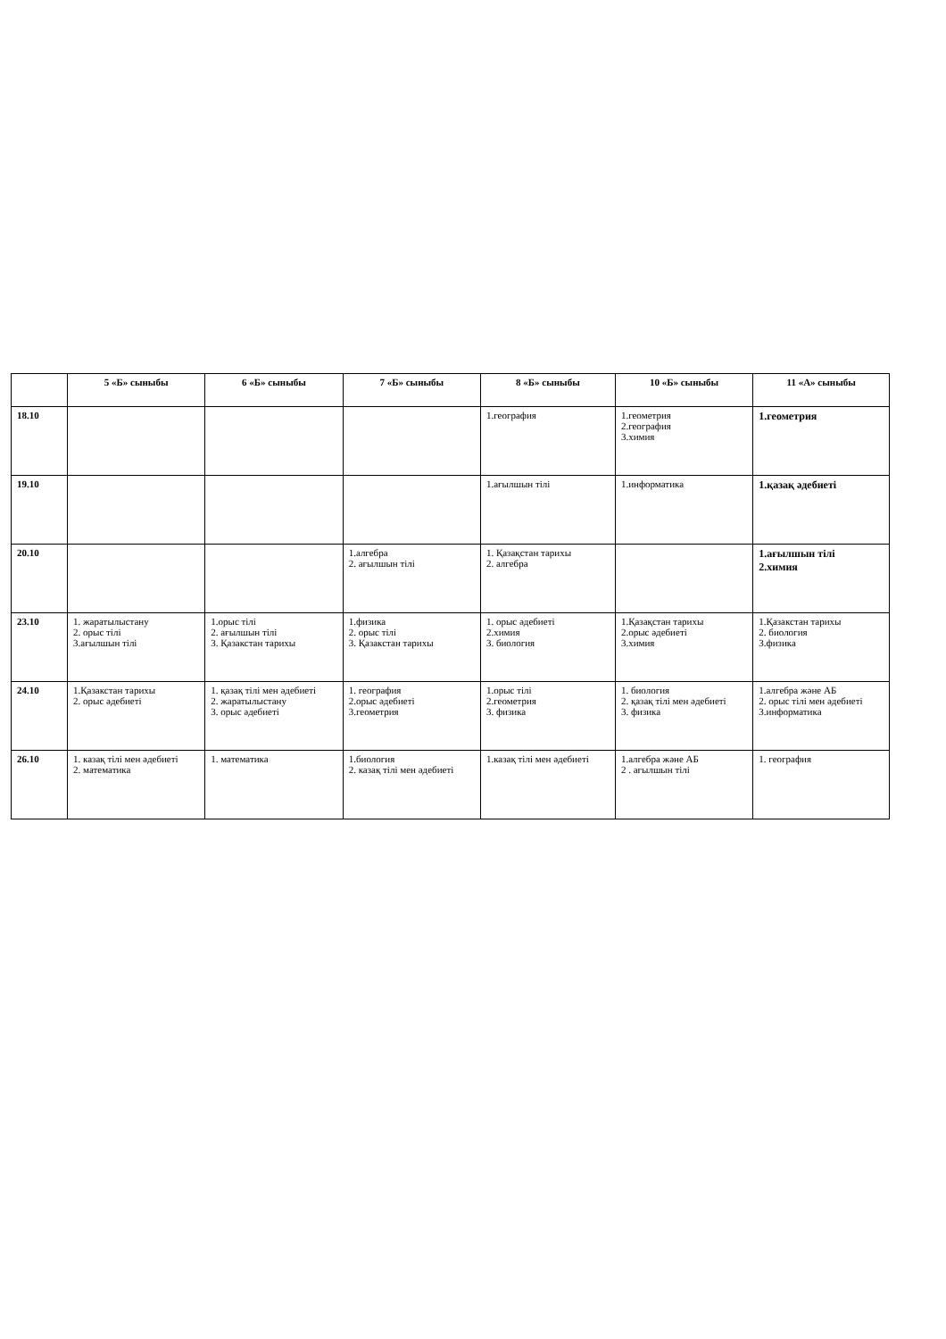| | 5 «Б» сыныбы | 6 «Б» сыныбы | 7 «Б» сыныбы | 8 «Б» сыныбы | 10 «Б» сыныбы | 11 «А» сыныбы |
| --- | --- | --- | --- | --- | --- | --- |
| 18.10 | | | | 1.география | 1.геометрия 2.география 3.химия | 1.геометрия |
| 19.10 | | | | 1.ағылшын тілі | 1.информатика | 1.қазақ әдебиеті |
| 20.10 | | | 1.алгебра 2. ағылшын тілі | 1. Қазақстан тарихы 2. алгебра | | 1.ағылшын тілі 2.химия |
| 23.10 | 1. жаратылыстану 2. орыс тілі 3.ағылшын тілі | 1.орыс тілі 2. ағылшын тілі 3. Қазакстан тарихы | 1.физика 2. орыс тілі 3. Қазакстан тарихы | 1. орыс әдебиеті 2.химия 3. биология | 1.Қазақстан тарихы 2.орыс әдебиеті 3.химия | 1.Қазакстан тарихы 2. биология 3.физика |
| 24.10 | 1.Қазакстан тарихы 2. орыс әдебиеті | 1. қазақ тілі мен әдебиеті 2. жаратылыстану 3. орыс әдебиеті | 1. география 2.орыс әдебиеті 3.геометрия | 1.орыс тілі 2.геометрия 3. физика | 1. биология 2. қазақ тілі мен әдебиеті 3. физика | 1.алгебра және АБ 2. орыс тілі мен әдебиеті 3.информатика |
| 26.10 | 1. казақ тілі мен әдебиеті 2. математика | 1. математика | 1.биология 2. казақ тілі мен әдебиеті | 1.казақ тілі мен әдебиеті | 1.алгебра және АБ 2 . ағылшын тілі | 1. география |